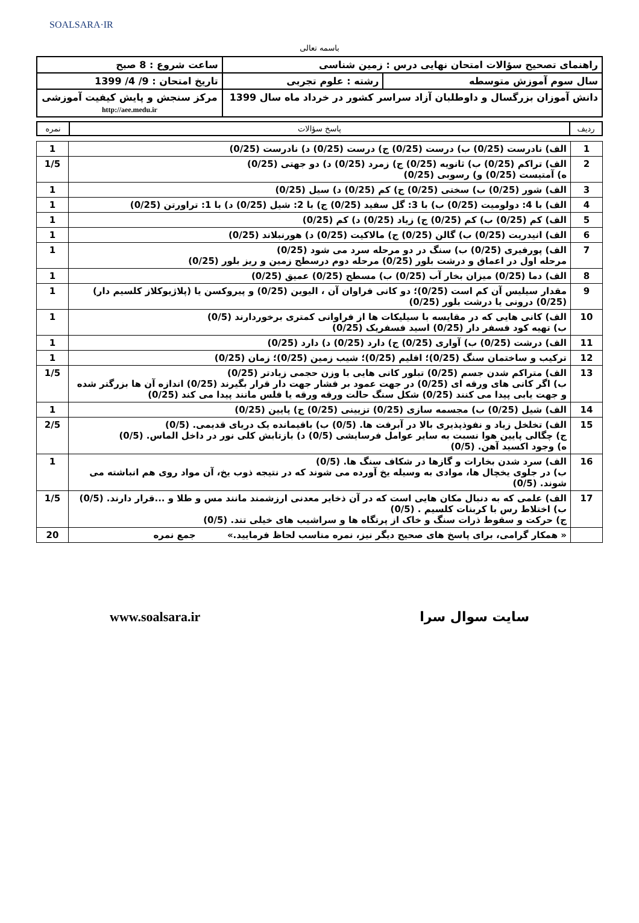SOALSARA·IR
باسمه تعالی
| راهنمای تصحیح سؤالات امتحان نهایی درس : زمین شناسی | | ساعت شروع : 8 صبح |
| سال سوم آموزش متوسطه | رشته : علوم تجربی | تاریخ امتحان : 9/ 4/ 1399 |
| دانش آموزان بزرگسال و داوطلبان آزاد سراسر کشور در خرداد ماه سال 1399 | | مرکز سنجش و پایش کیفیت آموزشی http://aee.medu.ir |
| ردیف | پاسخ سؤالات | نمره |
| --- | --- | --- |
| 1 | الف) نادرست (0/25) ب) درست (0/25) ج) درست (0/25) د) نادرست (0/25) | 1 |
| 2 | الف) تراکم (0/25) ب) ثانویه (0/25) ج) زمرد (0/25) د) دو جهتی (0/25) ه) آمتیست (0/25) و) رسوبی (0/25) | 1/5 |
| 3 | الف) شور (0/25) ب) سختی (0/25) ج) کم (0/25) د) سیل (0/25) | 1 |
| 4 | الف) با 4: دولومیت (0/25) ب) با 3: گل سفید (0/25) ج) با 2: شیل (0/25) د) با 1: تراورتن (0/25) | 1 |
| 5 | الف) کم (0/25) ب) کم (0/25) ج) زیاد (0/25) د) کم (0/25) | 1 |
| 6 | الف) انیدریت (0/25) ب) گالن (0/25) ج) مالاکیت (0/25) د) هورنبلاند (0/25) | 1 |
| 7 | الف) پورفیری (0/25) ب) سنگ در دو مرحله سرد می شود (0/25) مرحله اول در اعماق و درشت بلور (0/25) مرحله دوم درسطح زمین و ریز بلور (0/25) | 1 |
| 8 | الف) دما (0/25) میزان بخار آب (0/25) ب) مسطح (0/25) عمیق (0/25) | 1 |
| 9 | مقدار سیلیس آن کم است (0/25)؛ دو کانی فراوان آن ، الیوین (0/25) و پیروکسن یا (پلاژیوکلاز کلسیم دار) (0/25) درونی یا درشت بلور (0/25) | 1 |
| 10 | الف) کانی هایی که در مقایسه با سیلیکات ها از فراوانی کمتری برخوردارند (0/5) ب) تهیه کود فسفر دار (0/25) اسید فسفریک (0/25) | 1 |
| 11 | الف) درشت (0/25) ب) آواری (0/25) ج) دارد (0/25) د) دارد (0/25) | 1 |
| 12 | ترکیب و ساختمان سنگ (0/25)؛ اقلیم (0/25)؛ شیب زمین (0/25)؛ زمان (0/25) | 1 |
| 13 | الف) متراکم شدن جسم (0/25) تبلور کانی هایی با وزن حجمی زیادتر (0/25) ب) اگر کانی های ورقه ای (0/25) در جهت عمود بر فشار جهت دار قرار بگیرند (0/25) اندازه آن ها بزرگتر شده و جهت یابی پیدا می کنند (0/25) شکل سنگ حالت ورقه ورقه یا فلس مانند پیدا می کند (0/25) | 1/5 |
| 14 | الف) شیل (0/25) ب) مجسمه سازی (0/25) تزیینی (0/25) ج) پایین (0/25) | 1 |
| 15 | الف) تخلخل زیاد و نفوذپذیری بالا در آبرفت ها. (0/5) ب) باقیمانده یک دریای قدیمی. (0/5) ج) چگالی پایین هوا نسبت به سایر عوامل فرسایشی (0/5) د) بازتابش کلی نور در داخل الماس. (0/5) ه) وجود اکسید آهن. (0/5) | 2/5 |
| 16 | الف) سرد شدن بخارات و گازها در شکاف سنگ ها. (0/5) ب) در جلوی یخچال ها، موادی به وسیله یخ آورده می شوند که در نتیجه ذوب یخ، آن مواد روی هم انباشته می شوند. (0/5) | 1 |
| 17 | الف) علمی که به دنبال مکان هایی است که در آن ذخایر معدنی ارزشمند مانند مس و طلا و ...قرار دارند. (0/5) ب) اختلاط رس با کربنات کلسیم . (0/5) ج) حرکت و سقوط ذرات سنگ و خاک از پرتگاه ها و سراشیب های خیلی تند. (0/5) | 1/5 |
| | « همکار گرامی، برای پاسخ های صحیح دیگر نیز، نمره مناسب لحاظ فرمایید.» جمع نمره | 20 |
سایت سوال سرا www.soalsara.ir